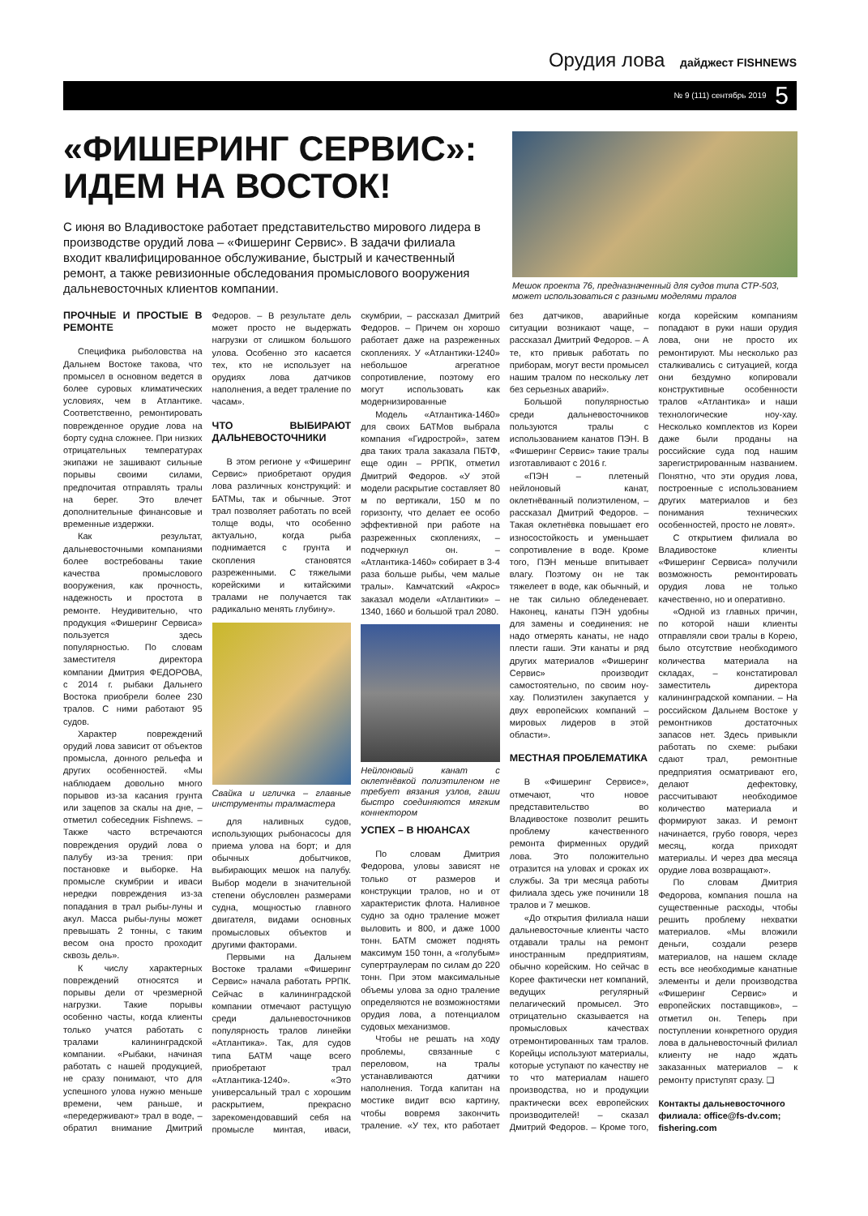Орудия лова дайджест FISHNEWS
№ 9 (111) сентябрь 2019 5
«ФИШЕРИНГ СЕРВИС»: ИДЕМ НА ВОСТОК!
С июня во Владивостоке работает представительство мирового лидера в производстве орудий лова – «Фишеринг Сервис». В задачи филиала входит квалифицированное обслуживание, быстрый и качественный ремонт, а также ревизионные обследования промыслового вооружения дальневосточных клиентов компании.
Мешок проекта 76, предназначенный для судов типа СТР-503, может использоваться с разными моделями тралов
ПРОЧНЫЕ И ПРОСТЫЕ В РЕМОНТЕ
Специфика рыболовства на Дальнем Востоке такова, что промысел в основном ведется в более суровых климатических условиях, чем в Атлантике. Соответственно, ремонтировать поврежденное орудие лова на борту судна сложнее. При низких отрицательных температурах экипажи не зашивают сильные порывы своими силами, предпочитая отправлять тралы на берег. Это влечет дополнительные финансовые и временные издержки.
Как результат, дальневосточными компаниями более востребованы такие качества промыслового вооружения, как прочность, надежность и простота в ремонте. Неудивительно, что продукция «Фишеринг Сервиса» пользуется здесь популярностью. По словам заместителя директора компании Дмитрия ФЕДОРОВА, с 2014 г. рыбаки Дальнего Востока приобрели более 230 тралов. С ними работают 95 судов.
Характер повреждений орудий лова зависит от объектов промысла, донного рельефа и других особенностей. «Мы наблюдаем довольно много порывов из-за касания грунта или зацепов за скалы на дне, – отметил собеседник Fishnews. – Также часто встречаются повреждения орудий лова о палубу из-за трения: при постановке и выборке. На промысле скумбрии и иваси нередки повреждения из-за попадания в трал рыбы-луны и акул. Масса рыбы-луны может превышать 2 тонны, с таким весом она просто проходит сквозь дель».
К числу характерных повреждений относятся и порывы дели от чрезмерной нагрузки. Такие порывы особенно часты, когда клиенты только учатся работать с тралами калининградской компании. «Рыбаки, начиная работать с нашей продукцией, не сразу понимают, что для успешного улова нужно меньше времени, чем раньше, и «передерживают» трал в воде, – обратил внимание Дмитрий Федоров. – В результате дель может просто не выдержать нагрузки от слишком большого улова. Особенно это касается тех, кто не использует на орудиях лова датчиков наполнения, а ведет траление по часам».
ЧТО ВЫБИРАЮТ ДАЛЬНЕВОСТОЧНИКИ
В этом регионе у «Фишеринг Сервис» приобретают орудия лова различных конструкций: и БАТМы, так и обычные. Этот трал позволяет работать по всей толще воды, что особенно актуально, когда рыба поднимается с грунта и скопления становятся разреженными. С тяжелыми корейскими и китайскими тралами не получается так радикально менять глубину».
Свайка и игличка – главные инструменты тралмастера
для наливных судов, использующих рыбонасосы для приема улова на борт; и для обычных добытчиков, выбирающих мешок на палубу. Выбор модели в значительной степени обусловлен размерами судна, мощностью главного двигателя, видами основных промысловых объектов и другими факторами.
Первыми на Дальнем Востоке тралами «Фишеринг Сервис» начала работать РРПК. Сейчас в калининградской компании отмечают растущую среди дальневосточников популярность тралов линейки «Атлантика». Так, для судов типа БАТМ чаще всего приобретают трал «Атлантика-1240». «Это универсальный трал с хорошим раскрытием, прекрасно зарекомендовавший себя на промысле минтая, иваси, скумбрии, – рассказал Дмитрий Федоров. – Причем он хорошо работает даже на разреженных скоплениях. У «Атлантики-1240» небольшое агрегатное сопротивление, поэтому его могут использовать как модернизированные
Модель «Атлантика-1460» для своих БАТМов выбрала компания «Гидрострой», затем два таких трала заказала ПБТФ, еще один – РРПК, отметил Дмитрий Федоров. «У этой модели раскрытие составляет 80 м по вертикали, 150 м по горизонту, что делает ее особо эффективной при работе на разреженных скоплениях, – подчеркнул он. – «Атлантика-1460» собирает в 3-4 раза больше рыбы, чем малые тралы». Камчатский «Акрос» заказал модели «Атлантики» – 1340, 1660 и большой трал 2080.
Нейлоновый канат с оклетнёвкой полиэтиленом не требует вязания узлов, гаши быстро соединяются мягким коннектором
УСПЕХ – В НЮАНСАХ
По словам Дмитрия Федорова, уловы зависят не только от размеров и конструкции тралов, но и от характеристик флота. Наливное судно за одно траление может выловить и 800, и даже 1000 тонн. БАТМ сможет поднять максимум 150 тонн, а «голубым» супертраулерам по силам до 220 тонн. При этом максимальные объемы улова за одно траление определяются не возможностями орудия лова, а потенциалом судовых механизмов.
Чтобы не решать на ходу проблемы, связанные с переловом, на тралы устанавливаются датчики наполнения. Тогда капитан на мостике видит всю картину, чтобы вовремя закончить траление. «У тех, кто работает без датчиков, аварийные ситуации возникают чаще, – рассказал Дмитрий Федоров. – А те, кто привык работать по приборам, могут вести промысел нашим тралом по нескольку лет без серьезных аварий».
Большой популярностью среди дальневосточников пользуются тралы с использованием канатов ПЭН. В «Фишеринг Сервис» такие тралы изготавливают с 2016 г.
«ПЭН – плетеный нейлоновый канат, оклетнёванный полиэтиленом, – рассказал Дмитрий Федоров. – Такая оклетнёвка повышает его износостойкость и уменьшает сопротивление в воде. Кроме того, ПЭН меньше впитывает влагу. Поэтому он не так тяжелеет в воде, как обычный, и не так сильно обледеневает. Наконец, канаты ПЭН удобны для замены и соединения: не надо отмерять канаты, не надо плести гаши. Эти канаты и ряд других материалов «Фишеринг Сервис» производит самостоятельно, по своим ноу-хау. Полиэтилен закупается у двух европейских компаний – мировых лидеров в этой области».
МЕСТНАЯ ПРОБЛЕМАТИКА
В «Фишеринг Сервисе», отмечают, что новое представительство во Владивостоке позволит решить проблему качественного ремонта фирменных орудий лова. Это положительно отразится на уловах и сроках их службы. За три месяца работы филиала здесь уже починили 18 тралов и 7 мешков.
«До открытия филиала наши дальневосточные клиенты часто отдавали тралы на ремонт иностранным предприятиям, обычно корейским. Но сейчас в Корее фактически нет компаний, ведущих регулярный пелагический промысел. Это отрицательно сказывается на промысловых качествах отремонтированных там тралов. Корейцы используют материалы, которые уступают по качеству не то что материалам нашего производства, но и продукции практически всех европейских производителей! – сказал Дмитрий Федоров. – Кроме того, когда корейским компаниям попадают в руки наши орудия лова, они не просто их ремонтируют. Мы несколько раз сталкивались с ситуацией, когда они бездумно копировали конструктивные особенности тралов «Атлантика» и наши технологические ноу-хау. Несколько комплектов из Кореи даже были проданы на российские суда под нашим зарегистрированным названием. Понятно, что эти орудия лова, построенные с использованием других материалов и без понимания технических особенностей, просто не ловят».
С открытием филиала во Владивостоке клиенты «Фишеринг Сервиса» получили возможность ремонтировать орудия лова не только качественно, но и оперативно.
«Одной из главных причин, по которой наши клиенты отправляли свои тралы в Корею, было отсутствие необходимого количества материала на складах, – констатировал заместитель директора калининградской компании. – На российском Дальнем Востоке у ремонтников достаточных запасов нет. Здесь привыкли работать по схеме: рыбаки сдают трал, ремонтные предприятия осматривают его, делают дефектовку, рассчитывают необходимое количество материала и формируют заказ. И ремонт начинается, грубо говоря, через месяц, когда приходят материалы. И через два месяца орудие лова возвращают».
По словам Дмитрия Федорова, компания пошла на существенные расходы, чтобы решить проблему нехватки материалов. «Мы вложили деньги, создали резерв материалов, на нашем складе есть все необходимые канатные элементы и дели производства «Фишеринг Сервис» и европейских поставщиков», – отметил он. Теперь при поступлении конкретного орудия лова в дальневосточный филиал клиенту не надо ждать заказанных материалов – к ремонту приступят сразу. ❑
Контакты дальневосточного филиала: office@fs-dv.com; fishering.com